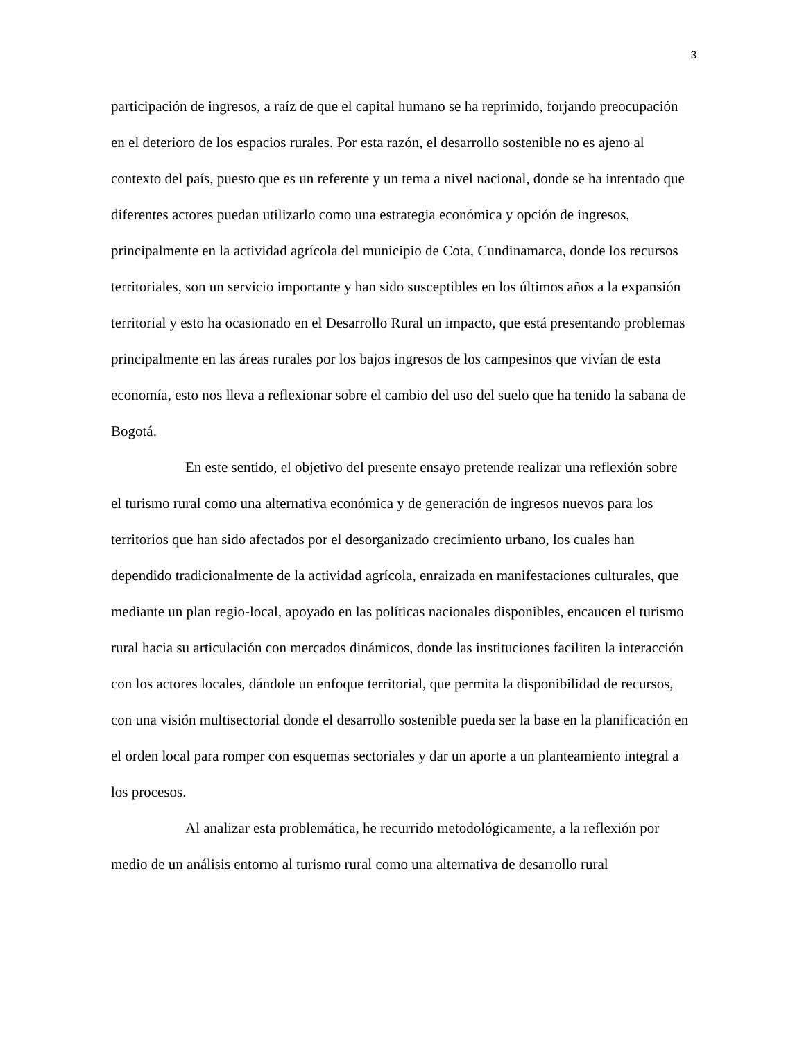3
participación de ingresos, a raíz de que el capital humano se ha reprimido, forjando preocupación en el deterioro de los espacios rurales. Por esta razón, el desarrollo sostenible no es ajeno al contexto del país, puesto que es un referente y un tema a nivel nacional, donde se ha intentado que diferentes actores puedan utilizarlo como una estrategia económica y opción de ingresos, principalmente en la actividad agrícola del municipio de Cota, Cundinamarca, donde los recursos territoriales, son un servicio importante y han sido susceptibles en los últimos años a la expansión territorial y esto ha ocasionado en el Desarrollo Rural un impacto, que está presentando problemas principalmente en las áreas rurales por los bajos ingresos de los campesinos que vivían de esta economía, esto nos lleva a reflexionar sobre el cambio del uso del suelo que ha tenido la sabana de Bogotá.
En este sentido, el objetivo del presente ensayo pretende realizar una reflexión sobre el turismo rural como una alternativa económica y de generación de ingresos nuevos para los territorios que han sido afectados por el desorganizado crecimiento urbano, los cuales han dependido tradicionalmente de la actividad agrícola, enraizada en manifestaciones culturales, que mediante un plan regio-local, apoyado en las políticas nacionales disponibles, encaucen el turismo rural hacia su articulación con mercados dinámicos, donde las instituciones faciliten la interacción con los actores locales, dándole un enfoque territorial, que permita la disponibilidad de recursos, con una visión multisectorial donde el desarrollo sostenible pueda ser la base en la planificación en el orden local para romper con esquemas sectoriales y dar un aporte a un planteamiento integral a los procesos.
Al analizar esta problemática, he recurrido metodológicamente, a la reflexión por medio de un análisis entorno al turismo rural como una alternativa de desarrollo rural